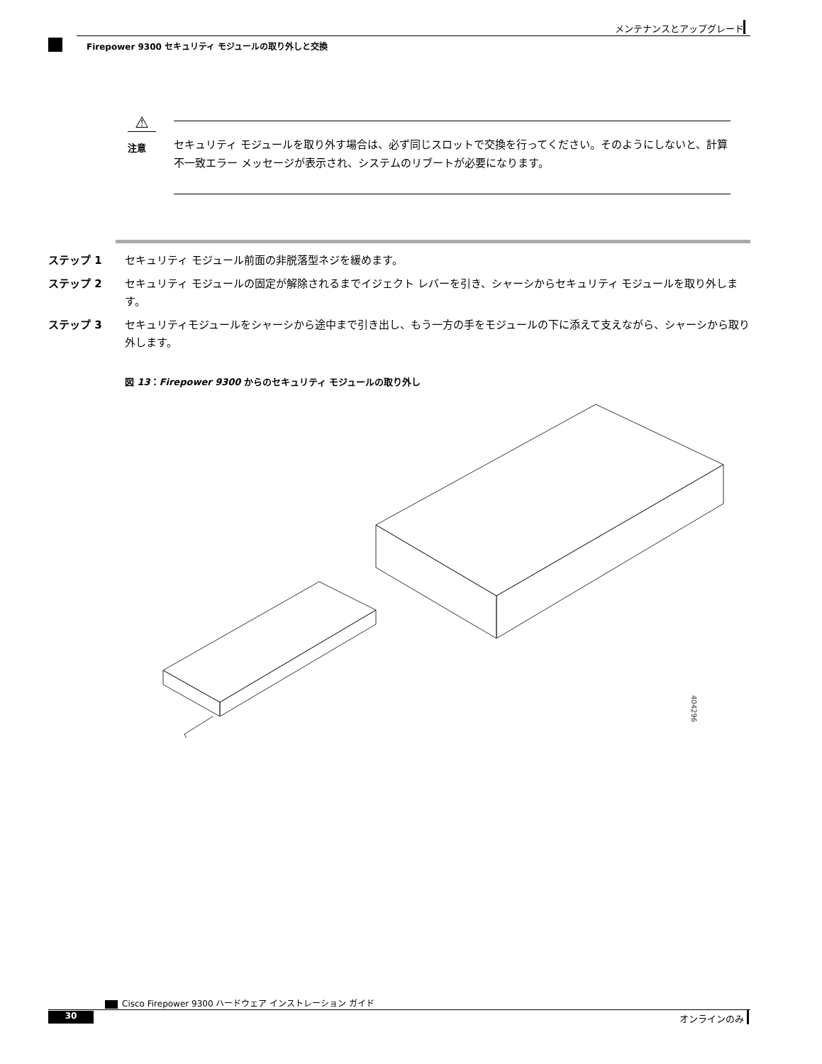メンテナンスとアップグレード
Firepower 9300 セキュリティ モジュールの取り外しと交換
⚠
注意
セキュリティ モジュールを取り外す場合は、必ず同じスロットで交換を行ってください。そのようにしないと、計算不一致エラー メッセージが表示され、システムのリブートが必要になります。
ステップ 1 セキュリティ モジュール前面の非脱落型ネジを緩めます。
ステップ 2 セキュリティ モジュールの固定が解除されるまでイジェクト レバーを引き、シャーシからセキュリティ モジュールを取り外します。
ステップ 3 セキュリティモジュールをシャーシから途中まで引き出し、もう一方の手をモジュールの下に添えて支えながら、シャーシから取り外します。
図 13：Firepower 9300 からのセキュリティ モジュールの取り外し
404296
Cisco Firepower 9300 ハードウェア インストレーション ガイド
30 オンラインのみ